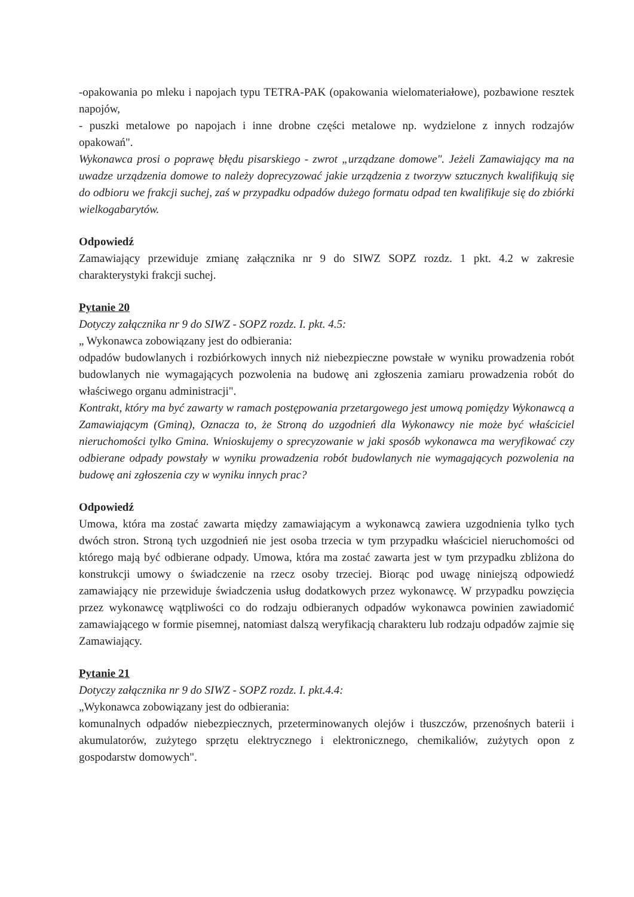-opakowania po mleku i napojach typu TETRA-PAK (opakowania wielomateriałowe), pozbawione resztek napojów,
- puszki metalowe po napojach i inne drobne części metalowe np. wydzielone z innych rodzajów opakowań".
Wykonawca prosi o poprawę błędu pisarskiego - zwrot „urządzane domowe". Jeżeli Zamawiający ma na uwadze urządzenia domowe to należy doprecyzować jakie urządzenia z tworzyw sztucznych kwalifikują się do odbioru we frakcji suchej, zaś w przypadku odpadów dużego formatu odpad ten kwalifikuje się do zbiórki wielkogabarytów.
Odpowiedź
Zamawiający przewiduje zmianę załącznika nr 9 do SIWZ SOPZ rozdz. 1 pkt. 4.2 w zakresie charakterystyki frakcji suchej.
Pytanie 20
Dotyczy załącznika nr 9 do SIWZ - SOPZ rozdz. I. pkt. 4.5:
„ Wykonawca zobowiązany jest do odbierania:
odpadów budowlanych i rozbiórkowych innych niż niebezpieczne powstałe w wyniku prowadzenia robót budowlanych nie wymagających pozwolenia na budowę ani zgłoszenia zamiaru prowadzenia robót do właściwego organu administracji".
Kontrakt, który ma być zawarty w ramach postępowania przetargowego jest umową pomiędzy Wykonawcą a Zamawiającym (Gminą), Oznacza to, że Stroną do uzgodnień dla Wykonawcy nie może być właściciel nieruchomości tylko Gmina. Wnioskujemy o sprecyzowanie w jaki sposób wykonawca ma weryfikować czy odbierane odpady powstały w wyniku prowadzenia robót budowlanych nie wymagających pozwolenia na budowę ani zgłoszenia czy w wyniku innych prac?
Odpowiedź
Umowa, która ma zostać zawarta między zamawiającym a wykonawcą zawiera uzgodnienia tylko tych dwóch stron. Stroną tych uzgodnień nie jest osoba trzecia w tym przypadku właściciel nieruchomości od którego mają być odbierane odpady. Umowa, która ma zostać zawarta jest w tym przypadku zbliżona do konstrukcji umowy o świadczenie na rzecz osoby trzeciej. Biorąc pod uwagę niniejszą odpowiedź zamawiający nie przewiduje świadczenia usług dodatkowych przez wykonawcę. W przypadku powzięcia przez wykonawcę wątpliwości co do rodzaju odbieranych odpadów wykonawca powinien zawiadomić zamawiającego w formie pisemnej, natomiast dalszą weryfikacją charakteru lub rodzaju odpadów zajmie się Zamawiający.
Pytanie 21
Dotyczy załącznika nr 9 do SIWZ - SOPZ rozdz. I. pkt.4.4:
„Wykonawca zobowiązany jest do odbierania:
komunalnych odpadów niebezpiecznych, przeterminowanych olejów i tłuszczów, przenośnych baterii i akumulatorów, zużytego sprzętu elektrycznego i elektronicznego, chemikaliów, zużytych opon z gospodarstw domowych".